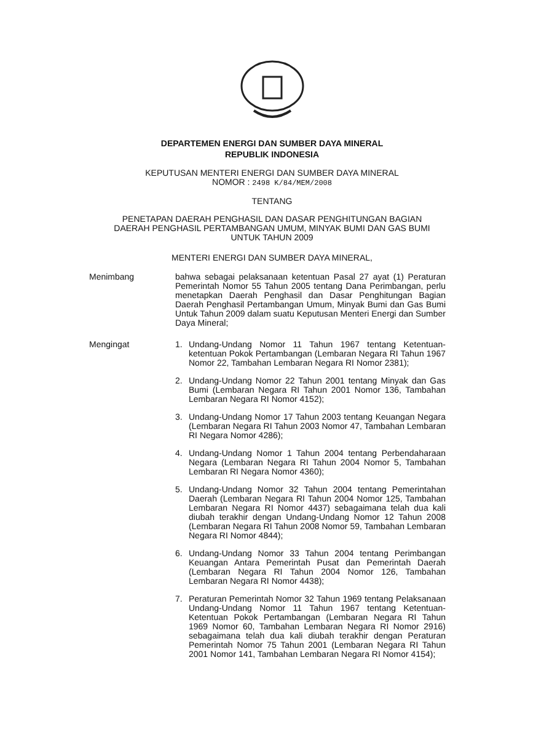DEPARTEMEN ENERGI DAN SUMBER DAYA MINERAL
REPUBLIK INDONESIA
KEPUTUSAN MENTERI ENERGI DAN SUMBER DAYA MINERAL
NOMOR : 2498 K/84/MEM/2008
TENTANG
PENETAPAN DAERAH PENGHASIL DAN DASAR PENGHITUNGAN BAGIAN
DAERAH PENGHASIL PERTAMBANGAN UMUM, MINYAK BUMI DAN GAS BUMI
UNTUK TAHUN 2009
MENTERI ENERGI DAN SUMBER DAYA MINERAL,
Menimbang bahwa sebagai pelaksanaan ketentuan Pasal 27 ayat (1) Peraturan Pemerintah Nomor 55 Tahun 2005 tentang Dana Perimbangan, perlu menetapkan Daerah Penghasil dan Dasar Penghitungan Bagian Daerah Penghasil Pertambangan Umum, Minyak Bumi dan Gas Bumi Untuk Tahun 2009 dalam suatu Keputusan Menteri Energi dan Sumber Daya Mineral;
Mengingat 1. Undang-Undang Nomor 11 Tahun 1967 tentang Ketentuan-ketentuan Pokok Pertambangan (Lembaran Negara RI Tahun 1967 Nomor 22, Tambahan Lembaran Negara RI Nomor 2381);
2. Undang-Undang Nomor 22 Tahun 2001 tentang Minyak dan Gas Bumi (Lembaran Negara RI Tahun 2001 Nomor 136, Tambahan Lembaran Negara RI Nomor 4152);
3. Undang-Undang Nomor 17 Tahun 2003 tentang Keuangan Negara (Lembaran Negara RI Tahun 2003 Nomor 47, Tambahan Lembaran RI Negara Nomor 4286);
4. Undang-Undang Nomor 1 Tahun 2004 tentang Perbendaharaan Negara (Lembaran Negara RI Tahun 2004 Nomor 5, Tambahan Lembaran RI Negara Nomor 4360);
5. Undang-Undang Nomor 32 Tahun 2004 tentang Pemerintahan Daerah (Lembaran Negara RI Tahun 2004 Nomor 125, Tambahan Lembaran Negara RI Nomor 4437) sebagaimana telah dua kali diubah terakhir dengan Undang-Undang Nomor 12 Tahun 2008 (Lembaran Negara RI Tahun 2008 Nomor 59, Tambahan Lembaran Negara RI Nomor 4844);
6. Undang-Undang Nomor 33 Tahun 2004 tentang Perimbangan Keuangan Antara Pemerintah Pusat dan Pemerintah Daerah (Lembaran Negara RI Tahun 2004 Nomor 126, Tambahan Lembaran Negara RI Nomor 4438);
7. Peraturan Pemerintah Nomor 32 Tahun 1969 tentang Pelaksanaan Undang-Undang Nomor 11 Tahun 1967 tentang Ketentuan-Ketentuan Pokok Pertambangan (Lembaran Negara RI Tahun 1969 Nomor 60, Tambahan Lembaran Negara RI Nomor 2916) sebagaimana telah dua kali diubah terakhir dengan Peraturan Pemerintah Nomor 75 Tahun 2001 (Lembaran Negara RI Tahun 2001 Nomor 141, Tambahan Lembaran Negara RI Nomor 4154);